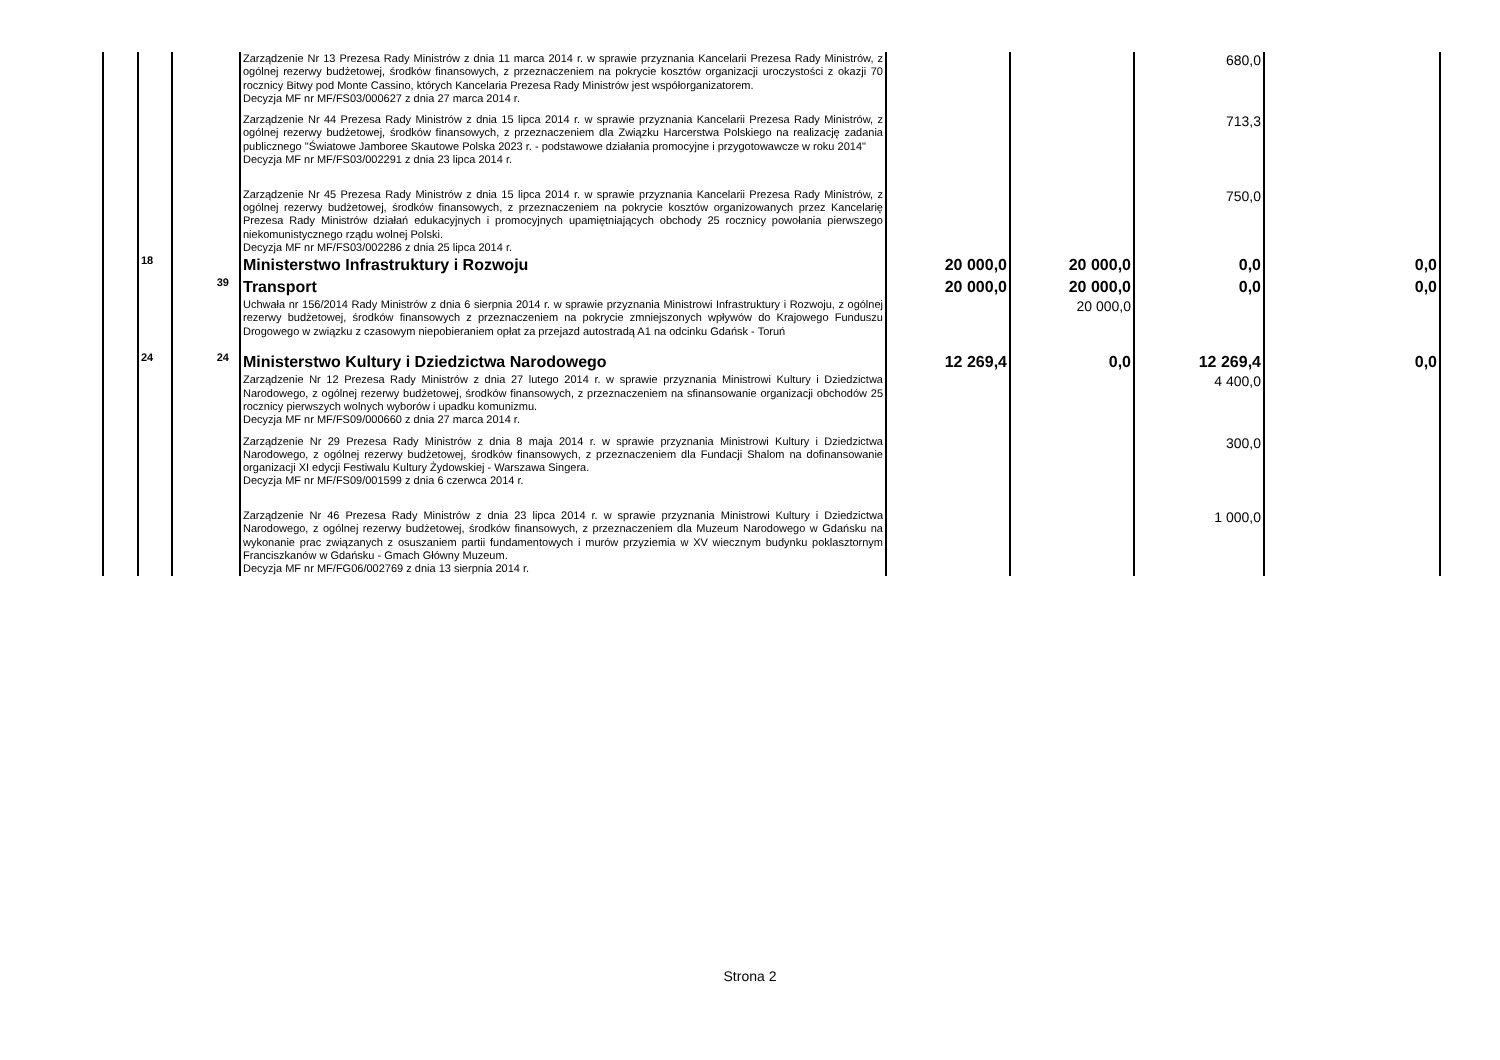| | | | Zarządzenie Nr 13 Prezesa Rady Ministrów z dnia 11 marca 2014 r. w sprawie przyznania Kancelarii Prezesa Rady Ministrów, z ogólnej rezerwy budżetowej, środków finansowych, z przeznaczeniem na pokrycie kosztów organizacji uroczystości z okazji 70 rocznicy Bitwy pod Monte Cassino, których Kancelaria Prezesa Rady Ministrów jest współorganizatorem. Decyzja MF nr MF/FS03/000627 z dnia 27 marca 2014 r. | | | 680,0 | |
| | | | Zarządzenie Nr 44 Prezesa Rady Ministrów z dnia 15 lipca 2014 r. w sprawie przyznania Kancelarii Prezesa Rady Ministrów, z ogólnej rezerwy budżetowej, środków finansowych, z przeznaczeniem dla Związku Harcerstwa Polskiego na realizację zadania publicznego "Światowe Jamboree Skautowe Polska 2023 r. - podstawowe działania promocyjne i przygotowawcze w roku 2014" Decyzja MF nr MF/FS03/002291 z dnia 23 lipca 2014 r. | | | 713,3 | |
| | | | Zarządzenie Nr 45 Prezesa Rady Ministrów z dnia 15 lipca 2014 r. w sprawie przyznania Kancelarii Prezesa Rady Ministrów, z ogólnej rezerwy budżetowej, środków finansowych, z przeznaczeniem na pokrycie kosztów organizowanych przez Kancelarię Prezesa Rady Ministrów działań edukacyjnych i promocyjnych upamiętniających obchody 25 rocznicy powołania pierwszego niekomunistycznego rządu wolnej Polski. Decyzja MF nr MF/FS03/002286 z dnia 25 lipca 2014 r. | | | 750,0 | |
| | 18 | | Ministerstwo Infrastruktury i Rozwoju | 20 000,0 | 20 000,0 | 0,0 | 0,0 |
| | | 39 | Transport | 20 000,0 | 20 000,0 | 0,0 | 0,0 |
| | | | Uchwała nr 156/2014 Rady Ministrów z dnia 6 sierpnia 2014 r. w sprawie przyznania Ministrowi Infrastruktury i Rozwoju, z ogólnej rezerwy budżetowej, środków finansowych z przeznaczeniem na pokrycie zmniejszonych wpływów do Krajowego Funduszu Drogowego w związku z czasowym niepobieraniem opłat za przejazd autostradą A1 na odcinku Gdańsk - Toruń | | 20 000,0 | | |
| | 24 | 24 | Ministerstwo Kultury i Dziedzictwa Narodowego | 12 269,4 | 0,0 | 12 269,4 | 0,0 |
| | | | Zarządzenie Nr 12 Prezesa Rady Ministrów z dnia 27 lutego 2014 r. w sprawie przyznania Ministrowi Kultury i Dziedzictwa Narodowego, z ogólnej rezerwy budżetowej, środków finansowych, z przeznaczeniem na sfinansowanie organizacji obchodów 25 rocznicy pierwszych wolnych wyborów i upadku komunizmu. Decyzja MF nr MF/FS09/000660 z dnia 27 marca 2014 r. | | | 4 400,0 | |
| | | | Zarządzenie Nr 29 Prezesa Rady Ministrów z dnia 8 maja 2014 r. w sprawie przyznania Ministrowi Kultury i Dziedzictwa Narodowego, z ogólnej rezerwy budżetowej, środków finansowych, z przeznaczeniem dla Fundacji Shalom na dofinansowanie organizacji XI edycji Festiwalu Kultury Żydowskiej - Warszawa Singera. Decyzja MF nr MF/FS09/001599 z dnia 6 czerwca 2014 r. | | | 300,0 | |
| | | | Zarządzenie Nr 46 Prezesa Rady Ministrów z dnia 23 lipca 2014 r. w sprawie przyznania Ministrowi Kultury i Dziedzictwa Narodowego, z ogólnej rezerwy budżetowej, środków finansowych, z przeznaczeniem dla Muzeum Narodowego w Gdańsku na wykonanie prac związanych z osuszaniem partii fundamentowych i murów przyziemia w XV wiecznym budynku poklasztornym Franciszkanów w Gdańsku - Gmach Główny Muzeum. Decyzja MF nr MF/FG06/002769 z dnia 13 sierpnia 2014 r. | | | 1 000,0 | |
Strona 2